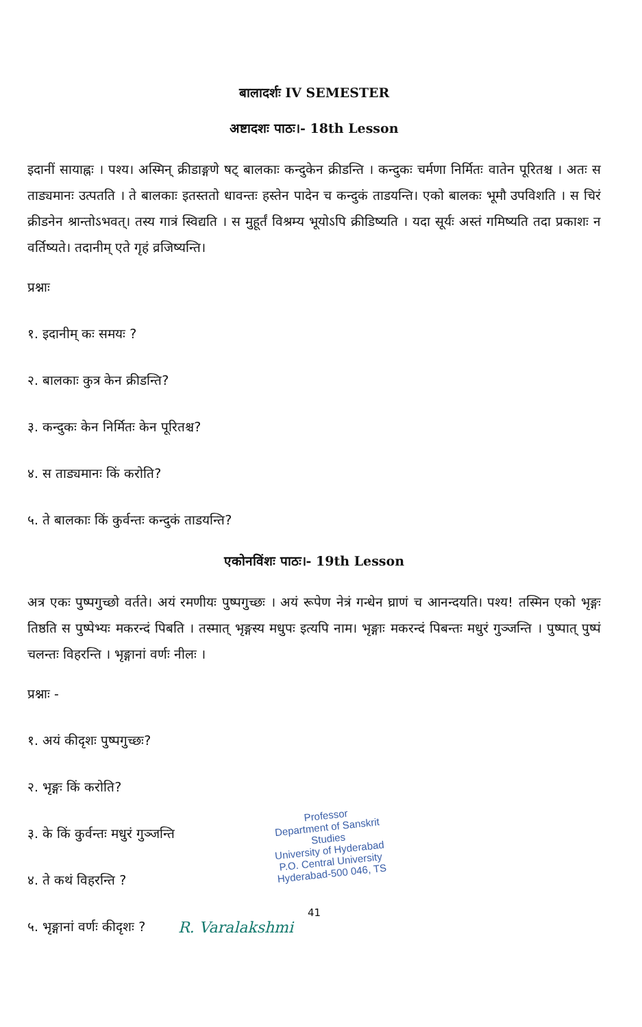बालादर्शः IV SEMESTER
अष्टादशः पाठः।- 18th Lesson
इदानीं सायाह्नः । पश्य। अस्मिन् क्रीडाङ्गणे षट् बालकाः कन्दुकेन क्रीडन्ति । कन्दुकः चर्मणा निर्मितः वातेन पूरितश्च । अतः स ताड्यमानः उत्पतति । ते बालकाः इतस्ततो धावन्तः हस्तेन पादेन च कन्दुकं ताडयन्ति। एको बालकः भूमौ उपविशति । स चिरं क्रीडनेन श्रान्तोऽभवत्। तस्य गात्रं स्विद्यति । स मुहूर्तं विश्रम्य भूयोऽपि क्रीडिष्यति । यदा सूर्यः अस्तं गमिष्यति तदा प्रकाशः न वर्तिष्यते। तदानीम् एते गृहं व्रजिष्यन्ति।
प्रश्नाः
१. इदानीम् कः समयः ?
२. बालकाः कुत्र केन क्रीडन्ति?
३. कन्दुकः केन निर्मितः केन पूरितश्च?
४. स ताड्यमानः किं करोति?
५. ते बालकाः किं कुर्वन्तः कन्दुकं ताडयन्ति?
एकोनविंशः पाठः।- 19th Lesson
अत्र एकः पुष्पगुच्छो वर्तते। अयं रमणीयः पुष्पगुच्छः । अयं रूपेण नेत्रं गन्धेन घ्राणं च आनन्दयति। पश्य! तस्मिन एको भृङ्गः तिष्ठति स पुष्पेभ्यः मकरन्दं पिबति । तस्मात् भृङ्गस्य मधुपः इत्यपि नाम। भृङ्गाः मकरन्दं पिबन्तः मधुरं गुञ्जन्ति । पुष्पात् पुष्पं चलन्तः विहरन्ति । भृङ्गानां वर्णः नीलः ।
प्रश्नाः -
१. अयं कीदृशः पुष्पगुच्छः?
२. भृङ्गः किं करोति?
३. के किं कुर्वन्तः मधुरं गुञ्जन्ति
४. ते कथं विहरन्ति ?
५. भृङ्गानां वर्णः कीदृशः ?
Professor
Department of Sanskrit Studies
University of Hyderabad
P.O. Central University
Hyderabad-500 046, TS
41
R. Varalakshmi